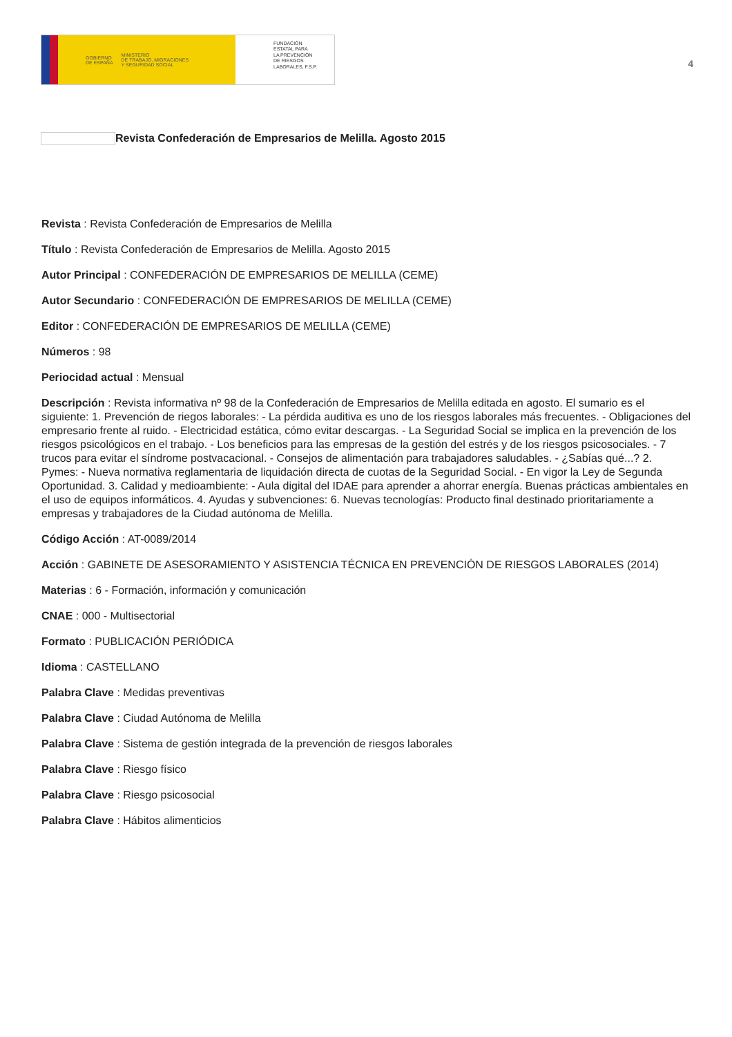GOBIERNO
DE ESPAÑA MINISTERIO
DE TRABAJO, MIGRACIONES
Y SEGURIDAD SOCIAL
FUNDACIÓN
ESTATAL PARA
LA PREVENCIÓN
DE RIESGOS
LABORALES, F.S.P.
4
Revista Confederación de Empresarios de Melilla. Agosto 2015
Revista : Revista Confederación de Empresarios de Melilla
Título : Revista Confederación de Empresarios de Melilla. Agosto 2015
Autor Principal : CONFEDERACIÓN DE EMPRESARIOS DE MELILLA (CEME)
Autor Secundario : CONFEDERACIÓN DE EMPRESARIOS DE MELILLA (CEME)
Editor : CONFEDERACIÓN DE EMPRESARIOS DE MELILLA (CEME)
Números : 98
Periocidad actual : Mensual
Descripción : Revista informativa nº 98 de la Confederación de Empresarios de Melilla editada en agosto. El sumario es el siguiente: 1. Prevención de riegos laborales: - La pérdida auditiva es uno de los riesgos laborales más frecuentes. - Obligaciones del empresario frente al ruido. - Electricidad estática, cómo evitar descargas. - La Seguridad Social se implica en la prevención de los riesgos psicológicos en el trabajo. - Los beneficios para las empresas de la gestión del estrés y de los riesgos psicosociales. - 7 trucos para evitar el síndrome postvacacional. - Consejos de alimentación para trabajadores saludables. - ¿Sabías qué...? 2. Pymes: - Nueva normativa reglamentaria de liquidación directa de cuotas de la Seguridad Social. - En vigor la Ley de Segunda Oportunidad. 3. Calidad y medioambiente: - Aula digital del IDAE para aprender a ahorrar energía. Buenas prácticas ambientales en el uso de equipos informáticos. 4. Ayudas y subvenciones: 6. Nuevas tecnologías: Producto final destinado prioritariamente a empresas y trabajadores de la Ciudad autónoma de Melilla.
Código Acción : AT-0089/2014
Acción : GABINETE DE ASESORAMIENTO Y ASISTENCIA TÉCNICA EN PREVENCIÓN DE RIESGOS LABORALES (2014)
Materias : 6 - Formación, información y comunicación
CNAE : 000 - Multisectorial
Formato : PUBLICACIÓN PERIÓDICA
Idioma : CASTELLANO
Palabra Clave : Medidas preventivas
Palabra Clave : Ciudad Autónoma de Melilla
Palabra Clave : Sistema de gestión integrada de la prevención de riesgos laborales
Palabra Clave : Riesgo físico
Palabra Clave : Riesgo psicosocial
Palabra Clave : Hábitos alimenticios